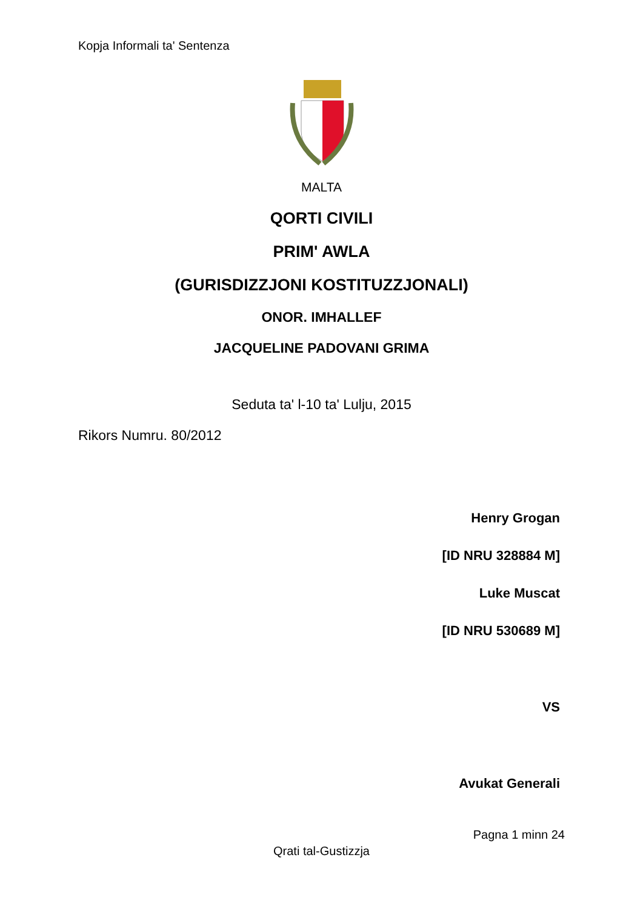Kopja Informali ta' Sentenza
MALTA
QORTI CIVILI
PRIM' AWLA
(GURISDIZZJONI KOSTITUZZJONALI)
ONOR. IMHALLEF
JACQUELINE PADOVANI GRIMA
Seduta ta' l-10 ta' Lulju, 2015
Rikors Numru. 80/2012
Henry Grogan
[ID NRU 328884 M]
Luke Muscat
[ID NRU 530689 M]
VS
Avukat Generali
Pagna 1 minn 24
Qrati tal-Gustizzja